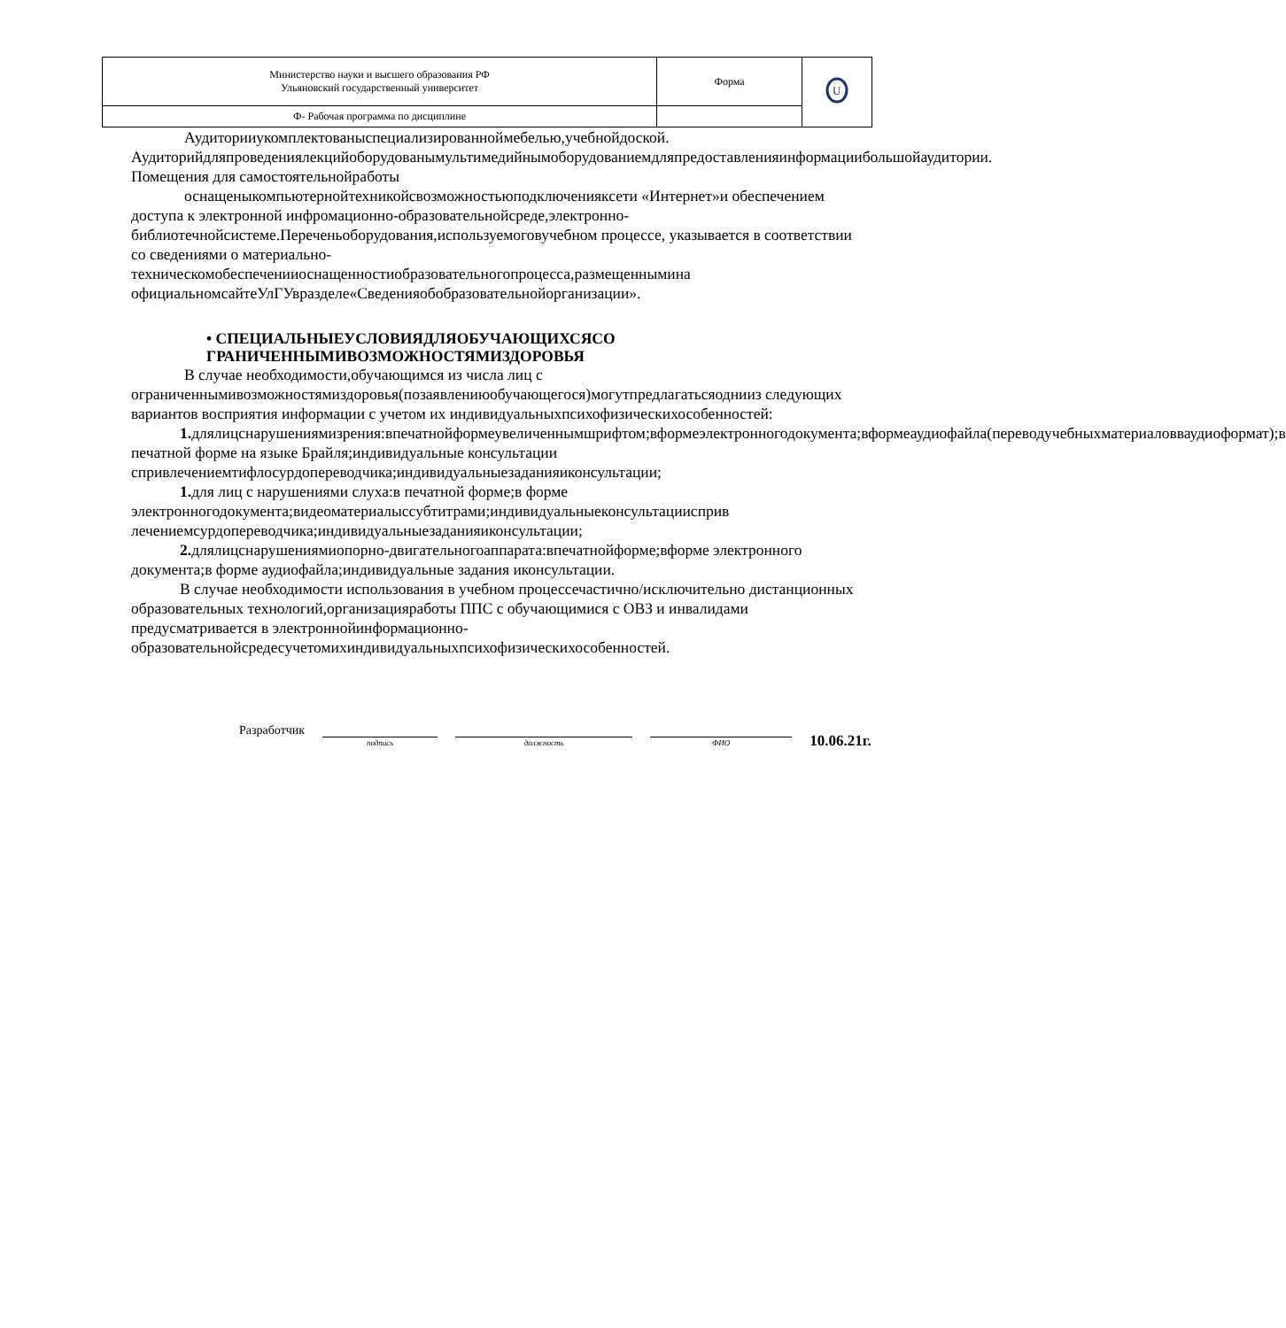| Министерство науки и высшего образования РФ Ульяновский государственный университет | Форма | U |
| Ф- Рабочая программа по дисциплине | | |
Аудиторииукомплектованыспециализированноймебелью,учебнойдоской. Аудиторийдляпроведениялекцийоборудованымультимедийнымоборудованиемдляпредоставленияинформациибольшойаудитории. Помещения для самостоятельнойработы
оснащеныкомпьютернойтехникойсвозможностьюподключенияксети «Интернет»и обеспечением доступа к электронной инфромационно-образовательнойсреде,электронно-библиотечнойсистеме.Переченьоборудования,используемоговучебном процессе, указывается в соответствии со сведениями о материально-техническомобеспеченииоснащенностиобразовательногопроцесса,размещеннымина официальномсайтеУлГУвразделе«Сведенияобобразовательнойорганизации».
• СПЕЦИАЛЬНЫЕУСЛОВИЯДЛЯОБУЧАЮЩИХСЯСО ГРАНИЧЕННЫМИВОЗМОЖНОСТЯМИЗДОРОВЬЯ
В случае необходимости,обучающимся из числа лиц с ограниченнымивозможностямиздоровья(позаявлениюобучающегося)могутпредлагатьсяоднииз следующих вариантов восприятия информации с учетом их индивидуальныхпсихофизическихособенностей:
1. длялицснарушениямизрения:впечатнойформеувеличеннымшрифтом;вформеэлектронногодокумента;вформеаудиофайла(переводучебныхматериаловваудиоформат);в печатной форме на языке Брайля;индивидуальные консультации спривлечениемтифлосурдопереводчика;индивидуальныезаданияиконсультации;
1. для лиц с нарушениями слуха:в печатной форме;в форме электронногодокумента;видеоматериалыссубтитрами;индивидуальныеконсультациисприв лечениемсурдопереводчика;индивидуальныезаданияиконсультации;
2. длялицснарушениямиопорно-двигательногоаппарата:впечатнойформе;вформе электронного документа;в форме аудиофайла;индивидуальные задания иконсультации.
В случае необходимости использования в учебном процессечастично/исключительно дистанционных образовательных технологий,организацияработы ППС с обучающимися с ОВЗ и инвалидами предусматривается в электроннойинформационно-образовательнойсредесучетомихиндивидуальныхпсихофизическихособенностей.
Разработчик подпись должность ФИО 10.06.21г.